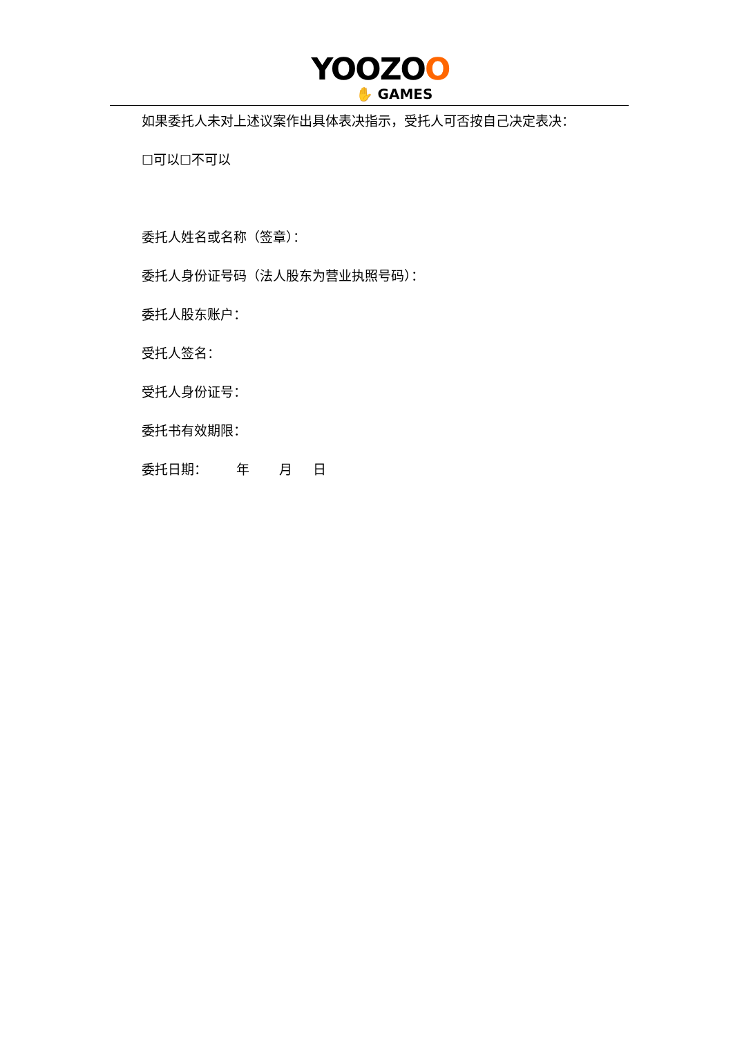YOOZOO
✋ GAMES
如果委托人未对上述议案作出具体表决指示，受托人可否按自己决定表决：
☐可以☐不可以
委托人姓名或名称（签章）：
委托人身份证号码（法人股东为营业执照号码）：
委托人股东账户：
受托人签名：
受托人身份证号：
委托书有效期限：
委托日期： 年 月 日